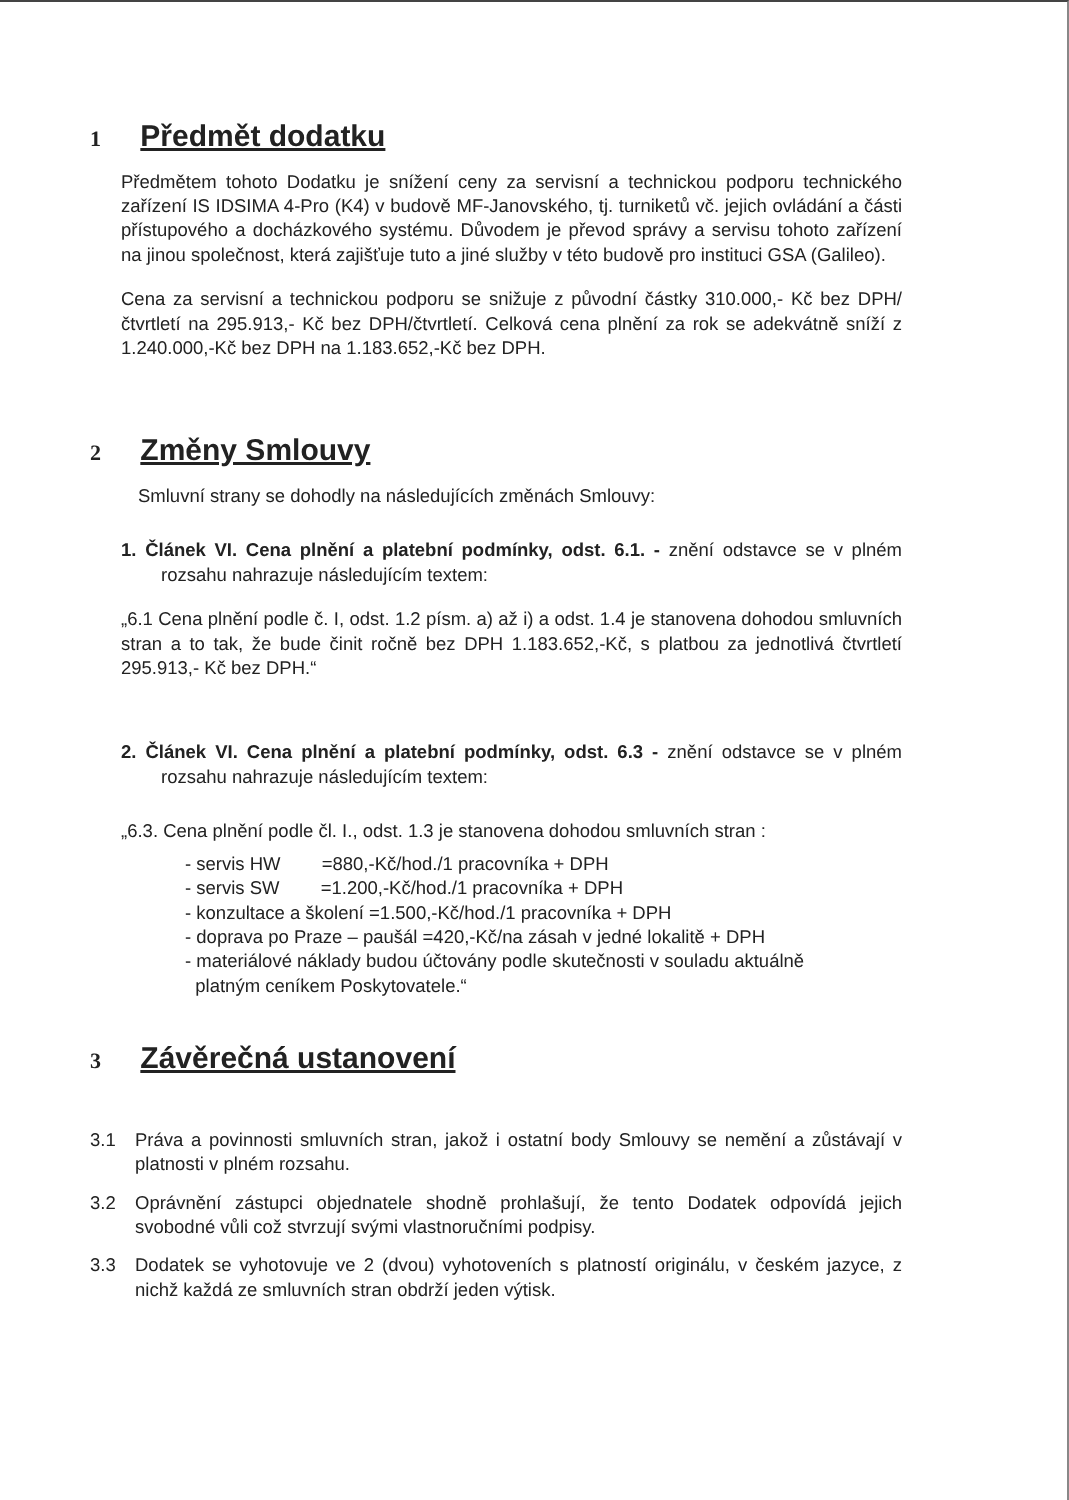1 Předmět dodatku
Předmětem tohoto Dodatku je snížení ceny za servisní a technickou podporu technického zařízení IS IDSIMA 4-Pro (K4) v budově MF-Janovského, tj. turniketů vč. jejich ovládání a části přístupového a docházkového systému. Důvodem je převod správy a servisu tohoto zařízení na jinou společnost, která zajišťuje tuto a jiné služby v této budově pro instituci GSA (Galileo).
Cena za servisní a technickou podporu se snižuje z původní částky 310.000,- Kč bez DPH/čtvrtletí na 295.913,- Kč bez DPH/čtvrtletí. Celková cena plnění za rok se adekvátně sníží z 1.240.000,-Kč bez DPH na 1.183.652,-Kč bez DPH.
2 Změny Smlouvy
Smluvní strany se dohodly na následujících změnách Smlouvy:
1. Článek VI. Cena plnění a platební podmínky, odst. 6.1. - znění odstavce se v plném rozsahu nahrazuje následujícím textem:
„6.1 Cena plnění podle č. I, odst. 1.2 písm. a) až i) a odst. 1.4 je stanovena dohodou smluvních stran a to tak, že bude činit ročně bez DPH 1.183.652,-Kč, s platbou za jednotlivá čtvrtletí 295.913,- Kč bez DPH.“
2. Článek VI. Cena plnění a platební podmínky, odst. 6.3 - znění odstavce se v plném rozsahu nahrazuje následujícím textem:
„6.3. Cena plnění podle čl. I., odst. 1.3 je stanovena dohodou smluvních stran :
- servis HW =880,-Kč/hod./1 pracovníka + DPH
- servis SW =1.200,-Kč/hod./1 pracovníka + DPH
- konzultace a školení =1.500,-Kč/hod./1 pracovníka + DPH
- doprava po Praze – paušál =420,-Kč/na zásah v jedné lokalitě + DPH
- materiálové náklady budou účtovány podle skutečnosti v souladu aktuálně
platným ceníkem Poskytovatele.“
3 Závěrečná ustanovení
3.1 Práva a povinnosti smluvních stran, jakož i ostatní body Smlouvy se nemění a zůstávají v platnosti v plném rozsahu.
3.2 Oprávnění zástupci objednatele shodně prohlašují, že tento Dodatek odpovídá jejich svobodné vůli což stvrzují svými vlastnoručními podpisy.
3.3 Dodatek se vyhotovuje ve 2 (dvou) vyhotoveních s platností originálu, v českém jazyce, z nichž každá ze smluvních stran obdrží jeden výtisk.